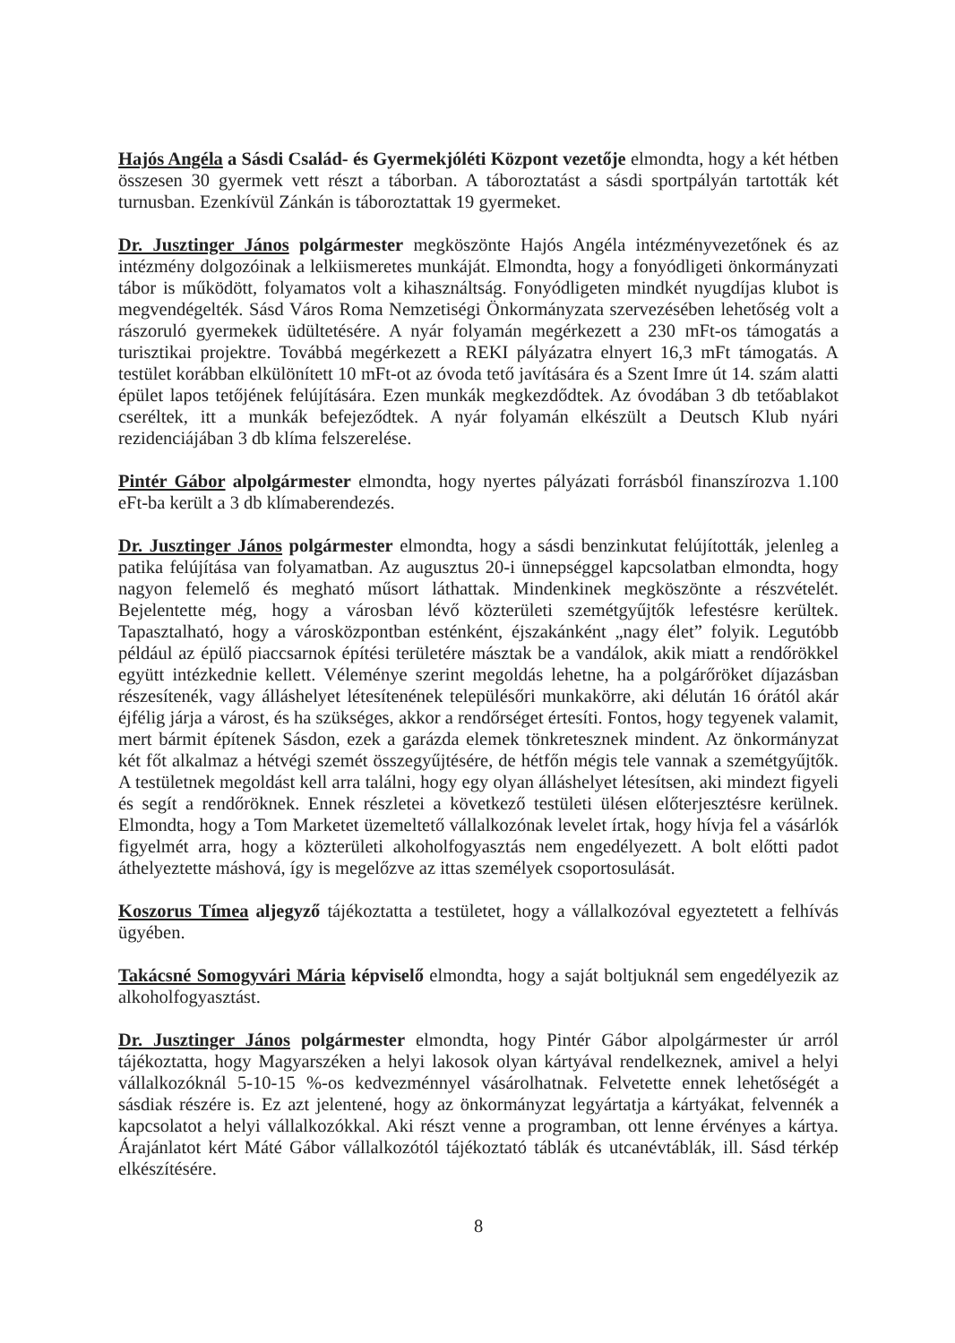Hajós Angéla a Sásdi Család- és Gyermekjóléti Központ vezetője elmondta, hogy a két hétben összesen 30 gyermek vett részt a táborban. A táboroztatást a sásdi sportpályán tartották két turnusban. Ezenkívül Zánkán is táboroztattak 19 gyermeket.
Dr. Jusztinger János polgármester megköszönte Hajós Angéla intézményvezetőnek és az intézmény dolgozóinak a lelkiismeretes munkáját. Elmondta, hogy a fonyódligeti önkormányzati tábor is működött, folyamatos volt a kihasználtság. Fonyódligeten mindkét nyugdíjas klubot is megvendégelték. Sásd Város Roma Nemzetiségi Önkormányzata szervezésében lehetőség volt a rászoruló gyermekek üdültetésére. A nyár folyamán megérkezett a 230 mFt-os támogatás a turisztikai projektre. Továbbá megérkezett a REKI pályázatra elnyert 16,3 mFt támogatás. A testület korábban elkülönített 10 mFt-ot az óvoda tető javítására és a Szent Imre út 14. szám alatti épület lapos tetőjének felújítására. Ezen munkák megkezdődtek. Az óvodában 3 db tetőablakot cseréltek, itt a munkák befejeződtek. A nyár folyamán elkészült a Deutsch Klub nyári rezidenciájában 3 db klíma felszerelése.
Pintér Gábor alpolgármester elmondta, hogy nyertes pályázati forrásból finanszírozva 1.100 eFt-ba került a 3 db klímaberendezés.
Dr. Jusztinger János polgármester elmondta, hogy a sásdi benzinkutat felújították, jelenleg a patika felújítása van folyamatban. Az augusztus 20-i ünnepséggel kapcsolatban elmondta, hogy nagyon felemelő és megható műsort láthattak. Mindenkinek megköszönte a részvételét. Bejelentette még, hogy a városban lévő közterületi szemétgyűjtők lefestésre kerültek. Tapasztalható, hogy a városközpontban esténként, éjszakánként „nagy élet” folyik. Legutóbb például az épülő piaccsarnok építési területére másztak be a vandálok, akik miatt a rendőrökkel együtt intézkednie kellett. Véleménye szerint megoldás lehetne, ha a polgárőröket díjazásban részesítenék, vagy álláshelyet létesítenének településőri munkakörre, aki délután 16 órától akár éjfélig járja a várost, és ha szükséges, akkor a rendőrséget értesíti. Fontos, hogy tegyenek valamit, mert bármit építenek Sásdon, ezek a garázda elemek tönkretesznek mindent. Az önkormányzat két főt alkalmaz a hétvégi szemét összegyűjtésére, de hétfőn mégis tele vannak a szemétgyűjtők. A testületnek megoldást kell arra találni, hogy egy olyan álláshelyet létesítsen, aki mindezt figyeli és segít a rendőröknek. Ennek részletei a következő testületi ülésen előterjesztésre kerülnek. Elmondta, hogy a Tom Marketet üzemeltető vállalkozónak levelet írtak, hogy hívja fel a vásárlók figyelmét arra, hogy a közterületi alkoholfogyasztás nem engedélyezett. A bolt előtti padot áthelyeztette máshová, így is megelőzve az ittas személyek csoportosulását.
Koszorus Tímea aljegyző tájékoztatta a testületet, hogy a vállalkozóval egyeztetett a felhívás ügyében.
Takácsné Somogyvári Mária képviselő elmondta, hogy a saját boltjuknál sem engedélyezik az alkoholfogyasztást.
Dr. Jusztinger János polgármester elmondta, hogy Pintér Gábor alpolgármester úr arról tájékoztatta, hogy Magyarszéken a helyi lakosok olyan kártyával rendelkeznek, amivel a helyi vállalkozóknál 5-10-15 %-os kedvezménnyel vásárolhatnak. Felvetette ennek lehetőségét a sásdiak részére is. Ez azt jelentené, hogy az önkormányzat legyártatja a kártyákat, felvennék a kapcsolatot a helyi vállalkozókkal. Aki részt venne a programban, ott lenne érvényes a kártya. Árajánlatot kért Máté Gábor vállalkozótól tájékoztató táblák és utcanévtáblák, ill. Sásd térkép elkészítésére.
8